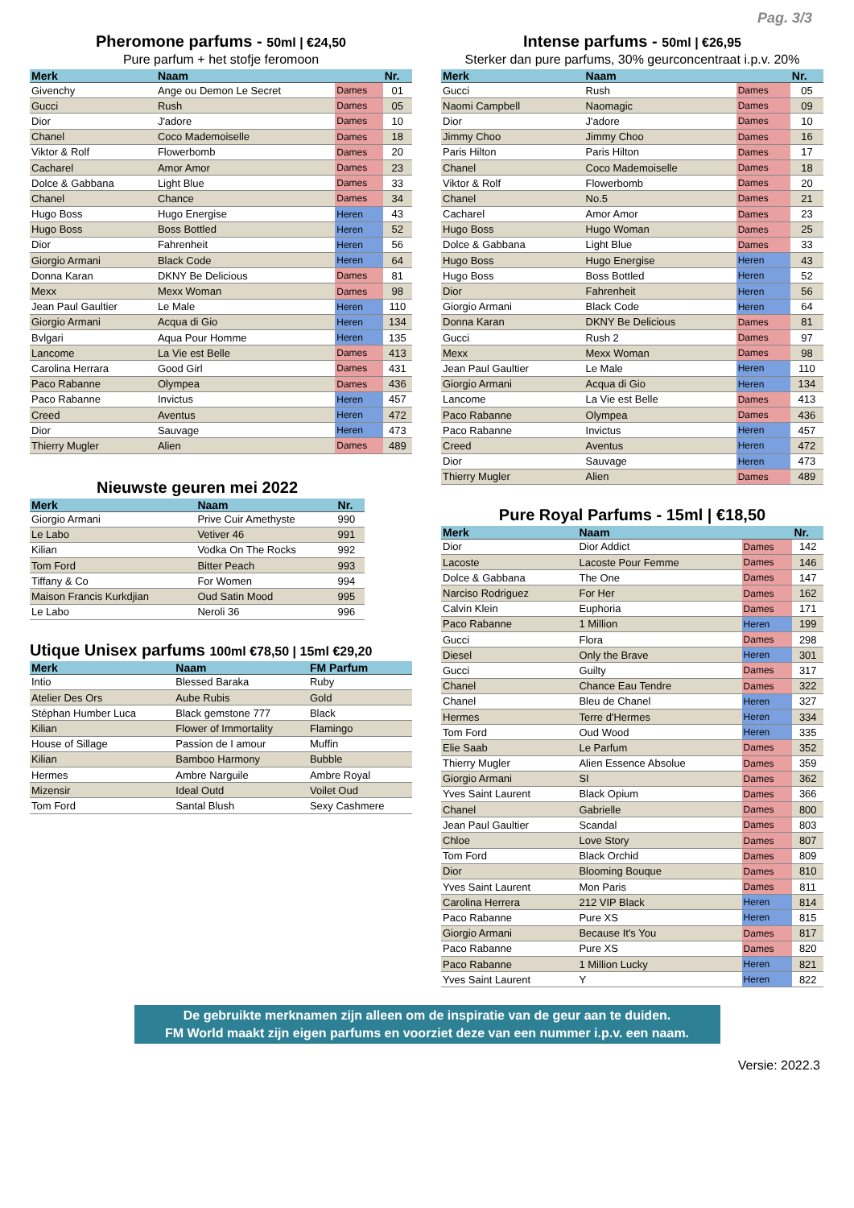Pag. 3/3
Pheromone parfums - 50ml | €24,50
Pure parfum + het stofje feromoon
| Merk | Naam | | Nr. |
| --- | --- | --- | --- |
| Givenchy | Ange ou Demon Le Secret | Dames | 01 |
| Gucci | Rush | Dames | 05 |
| Dior | J'adore | Dames | 10 |
| Chanel | Coco Mademoiselle | Dames | 18 |
| Viktor & Rolf | Flowerbomb | Dames | 20 |
| Cacharel | Amor Amor | Dames | 23 |
| Dolce & Gabbana | Light Blue | Dames | 33 |
| Chanel | Chance | Dames | 34 |
| Hugo Boss | Hugo Energise | Heren | 43 |
| Hugo Boss | Boss Bottled | Heren | 52 |
| Dior | Fahrenheit | Heren | 56 |
| Giorgio Armani | Black Code | Heren | 64 |
| Donna Karan | DKNY Be Delicious | Dames | 81 |
| Mexx | Mexx Woman | Dames | 98 |
| Jean Paul Gaultier | Le Male | Heren | 110 |
| Giorgio Armani | Acqua di Gio | Heren | 134 |
| Bvlgari | Aqua Pour Homme | Heren | 135 |
| Lancome | La Vie est Belle | Dames | 413 |
| Carolina Herrara | Good Girl | Dames | 431 |
| Paco Rabanne | Olympea | Dames | 436 |
| Paco Rabanne | Invictus | Heren | 457 |
| Creed | Aventus | Heren | 472 |
| Dior | Sauvage | Heren | 473 |
| Thierry Mugler | Alien | Dames | 489 |
Nieuwste geuren mei 2022
| Merk | Naam | Nr. |
| --- | --- | --- |
| Giorgio Armani | Prive Cuir Amethyste | 990 |
| Le Labo | Vetiver 46 | 991 |
| Kilian | Vodka On The Rocks | 992 |
| Tom Ford | Bitter Peach | 993 |
| Tiffany & Co | For Women | 994 |
| Maison Francis Kurkdjian | Oud Satin Mood | 995 |
| Le Labo | Neroli 36 | 996 |
Utique Unisex parfums 100ml €78,50 | 15ml €29,20
| Merk | Naam | FM Parfum |
| --- | --- | --- |
| Intio | Blessed Baraka | Ruby |
| Atelier Des Ors | Aube Rubis | Gold |
| Stéphan Humber Luca | Black gemstone 777 | Black |
| Kilian | Flower of Immortality | Flamingo |
| House of Sillage | Passion de I amour | Muffin |
| Kilian | Bamboo Harmony | Bubble |
| Hermes | Ambre Narguile | Ambre Royal |
| Mizensir | Ideal Outd | Voilet Oud |
| Tom Ford | Santal Blush | Sexy Cashmere |
Intense parfums - 50ml | €26,95
Sterker dan pure parfums, 30% geurconcentraat i.p.v. 20%
| Merk | Naam | | Nr. |
| --- | --- | --- | --- |
| Gucci | Rush | Dames | 05 |
| Naomi Campbell | Naomagic | Dames | 09 |
| Dior | J'adore | Dames | 10 |
| Jimmy Choo | Jimmy Choo | Dames | 16 |
| Paris Hilton | Paris Hilton | Dames | 17 |
| Chanel | Coco Mademoiselle | Dames | 18 |
| Viktor & Rolf | Flowerbomb | Dames | 20 |
| Chanel | No.5 | Dames | 21 |
| Cacharel | Amor Amor | Dames | 23 |
| Hugo Boss | Hugo Woman | Dames | 25 |
| Dolce & Gabbana | Light Blue | Dames | 33 |
| Hugo Boss | Hugo Energise | Heren | 43 |
| Hugo Boss | Boss Bottled | Heren | 52 |
| Dior | Fahrenheit | Heren | 56 |
| Giorgio Armani | Black Code | Heren | 64 |
| Donna Karan | DKNY Be Delicious | Dames | 81 |
| Gucci | Rush 2 | Dames | 97 |
| Mexx | Mexx Woman | Dames | 98 |
| Jean Paul Gaultier | Le Male | Heren | 110 |
| Giorgio Armani | Acqua di Gio | Heren | 134 |
| Lancome | La Vie est Belle | Dames | 413 |
| Paco Rabanne | Olympea | Dames | 436 |
| Paco Rabanne | Invictus | Heren | 457 |
| Creed | Aventus | Heren | 472 |
| Dior | Sauvage | Heren | 473 |
| Thierry Mugler | Alien | Dames | 489 |
Pure Royal Parfums - 15ml | €18,50
| Merk | Naam | | Nr. |
| --- | --- | --- | --- |
| Dior | Dior Addict | Dames | 142 |
| Lacoste | Lacoste Pour Femme | Dames | 146 |
| Dolce & Gabbana | The One | Dames | 147 |
| Narciso Rodriguez | For Her | Dames | 162 |
| Calvin Klein | Euphoria | Dames | 171 |
| Paco Rabanne | 1 Million | Heren | 199 |
| Gucci | Flora | Dames | 298 |
| Diesel | Only the Brave | Heren | 301 |
| Gucci | Guilty | Dames | 317 |
| Chanel | Chance Eau Tendre | Dames | 322 |
| Chanel | Bleu de Chanel | Heren | 327 |
| Hermes | Terre d'Hermes | Heren | 334 |
| Tom Ford | Oud Wood | Heren | 335 |
| Elie Saab | Le Parfum | Dames | 352 |
| Thierry Mugler | Alien Essence Absolue | Dames | 359 |
| Giorgio Armani | SI | Dames | 362 |
| Yves Saint Laurent | Black Opium | Dames | 366 |
| Chanel | Gabrielle | Dames | 800 |
| Jean Paul Gaultier | Scandal | Dames | 803 |
| Chloe | Love Story | Dames | 807 |
| Tom Ford | Black Orchid | Dames | 809 |
| Dior | Blooming Bouque | Dames | 810 |
| Yves Saint Laurent | Mon Paris | Dames | 811 |
| Carolina Herrera | 212 VIP Black | Heren | 814 |
| Paco Rabanne | Pure XS | Heren | 815 |
| Giorgio Armani | Because It's You | Dames | 817 |
| Paco Rabanne | Pure XS | Dames | 820 |
| Paco Rabanne | 1 Million Lucky | Heren | 821 |
| Yves Saint Laurent | Y | Heren | 822 |
De gebruikte merknamen zijn alleen om de inspiratie van de geur aan te duiden.
FM World maakt zijn eigen parfums en voorziet deze van een nummer i.p.v. een naam.
Versie: 2022.3